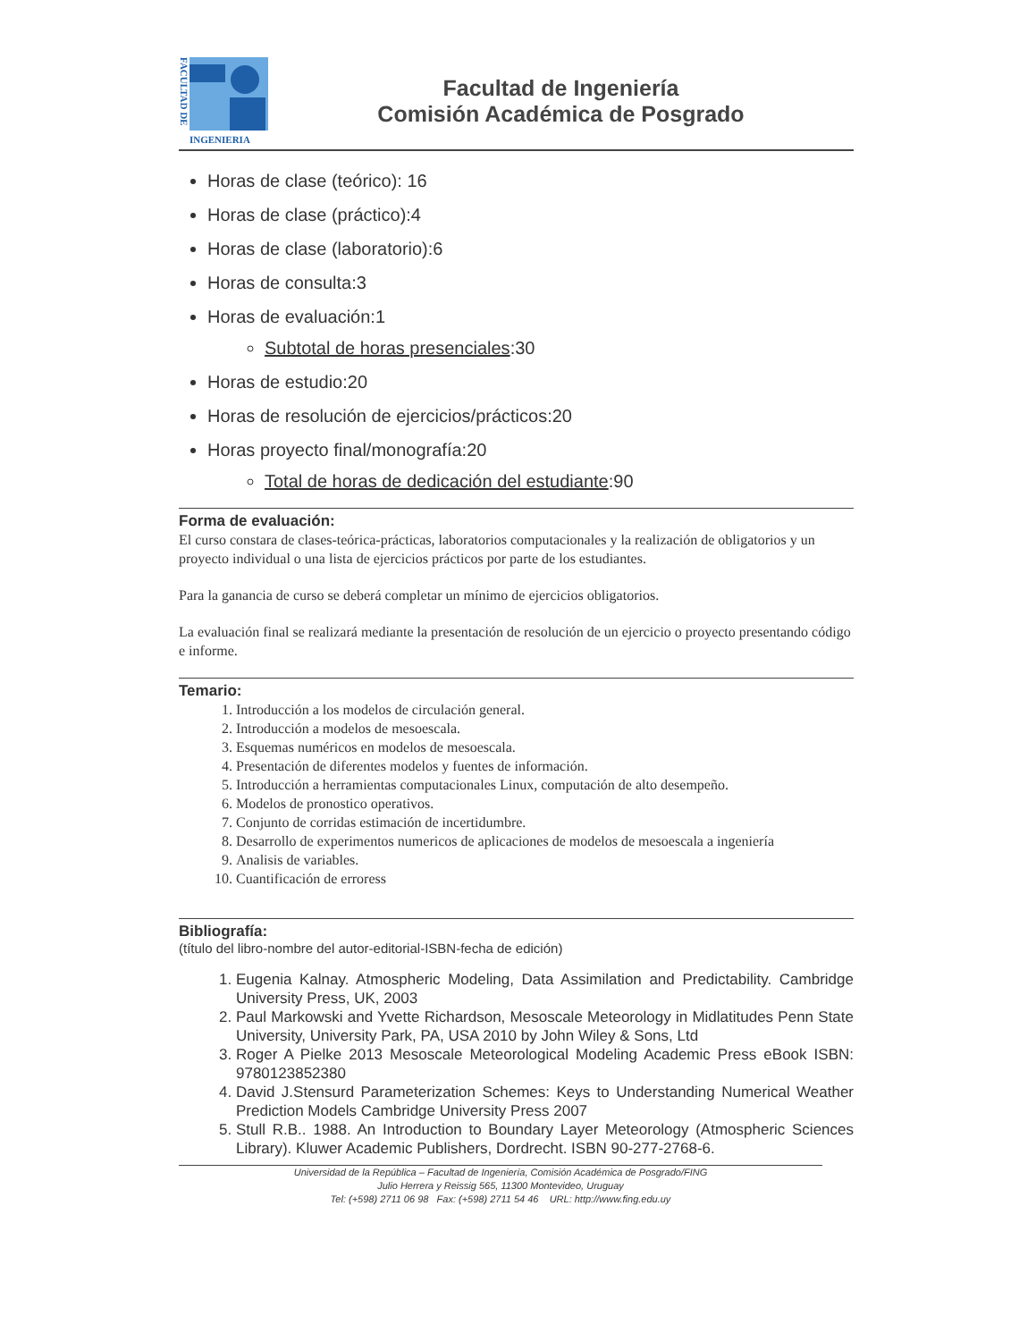FACULTAD DE
INGENIERIA
Facultad de Ingeniería
Comisión Académica de Posgrado
Horas de clase (teórico): 16
Horas de clase (práctico):4
Horas de clase (laboratorio):6
Horas de consulta:3
Horas de evaluación:1
Subtotal de horas presenciales:30
Horas de estudio:20
Horas de resolución de ejercicios/prácticos:20
Horas proyecto final/monografía:20
Total de horas de dedicación del estudiante:90
Forma de evaluación:
El curso constara de clases-teórica-prácticas, laboratorios computacionales y la realización de obligatorios y un proyecto individual o una lista de ejercicios prácticos por parte de los estudiantes.
Para la ganancia de curso se deberá completar un mínimo de ejercicios obligatorios.
La evaluación final se realizará mediante la presentación de resolución de un ejercicio o proyecto presentando código e informe.
Temario:
1. Introducción a los modelos de circulación general.
2. Introducción a modelos de mesoescala.
3. Esquemas numéricos en modelos de mesoescala.
4. Presentación de diferentes modelos y fuentes de información.
5. Introducción a herramientas computacionales Linux, computación de alto desempeño.
6. Modelos de pronostico operativos.
7. Conjunto de corridas estimación de incertidumbre.
8. Desarrollo de experimentos numericos de aplicaciones de modelos de mesoescala a ingeniería
9. Analisis de variables.
10. Cuantificación de erroress
Bibliografía:
(título del libro-nombre del autor-editorial-ISBN-fecha de edición)
1. Eugenia Kalnay. Atmospheric Modeling, Data Assimilation and Predictability. Cambridge University Press, UK, 2003
2. Paul Markowski and Yvette Richardson, Mesoscale Meteorology in Midlatitudes Penn State University, University Park, PA, USA 2010 by John Wiley & Sons, Ltd
3. Roger A Pielke 2013 Mesoscale Meteorological Modeling Academic Press eBook ISBN: 9780123852380
4. David J.Stensurd Parameterization Schemes: Keys to Understanding Numerical Weather Prediction Models Cambridge University Press 2007
5. Stull R.B.. 1988. An Introduction to Boundary Layer Meteorology (Atmospheric Sciences Library). Kluwer Academic Publishers, Dordrecht. ISBN 90-277-2768-6.
Universidad de la República – Facultad de Ingeniería, Comisión Académica de Posgrado/FING
Julio Herrera y Reissig 565, 11300 Montevideo, Uruguay
Tel: (+598) 2711 06 98 Fax: (+598) 2711 54 46 URL: http://www.fing.edu.uy